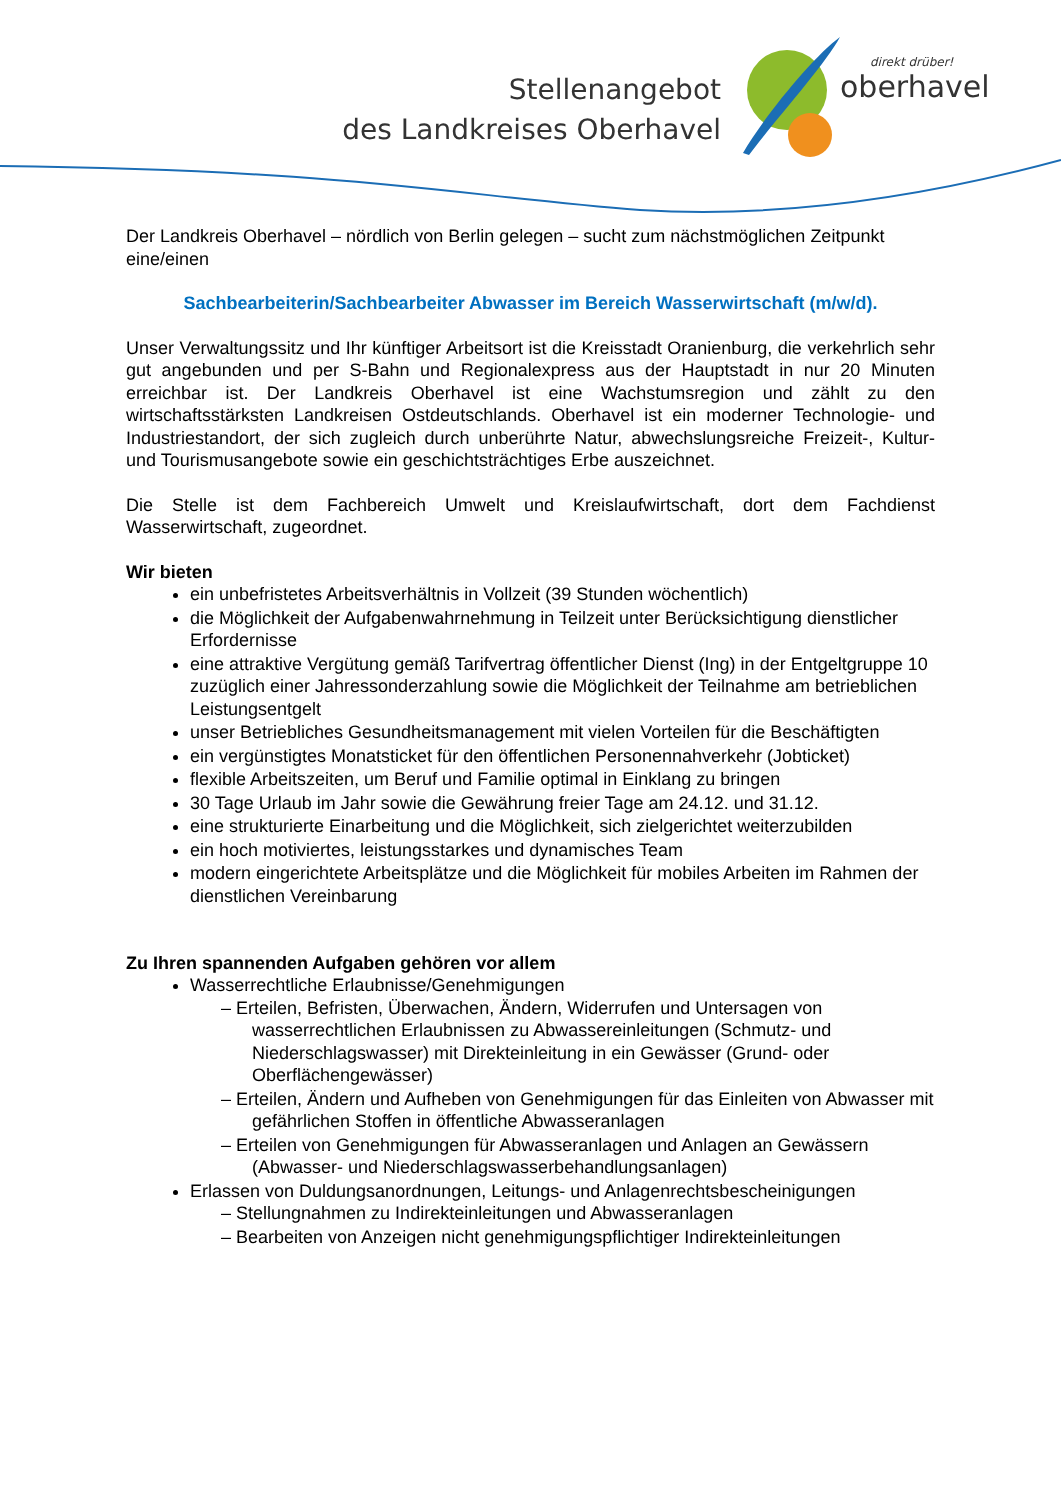Stellenangebot
des Landkreises Oberhavel
direkt drüber!
oberhavel
Der Landkreis Oberhavel – nördlich von Berlin gelegen – sucht zum nächstmöglichen Zeitpunkt eine/einen
Sachbearbeiterin/Sachbearbeiter Abwasser im Bereich Wasserwirtschaft (m/w/d).
Unser Verwaltungssitz und Ihr künftiger Arbeitsort ist die Kreisstadt Oranienburg, die verkehrlich sehr gut angebunden und per S-Bahn und Regionalexpress aus der Hauptstadt in nur 20 Minuten erreichbar ist. Der Landkreis Oberhavel ist eine Wachstumsregion und zählt zu den wirtschaftsstärksten Landkreisen Ostdeutschlands. Oberhavel ist ein moderner Technologie- und Industriestandort, der sich zugleich durch unberührte Natur, abwechslungsreiche Freizeit-, Kultur- und Tourismusangebote sowie ein geschichtsträchtiges Erbe auszeichnet.
Die Stelle ist dem Fachbereich Umwelt und Kreislaufwirtschaft, dort dem Fachdienst Wasserwirtschaft, zugeordnet.
Wir bieten
ein unbefristetes Arbeitsverhältnis in Vollzeit (39 Stunden wöchentlich)
die Möglichkeit der Aufgabenwahrnehmung in Teilzeit unter Berücksichtigung dienstlicher Erfordernisse
eine attraktive Vergütung gemäß Tarifvertrag öffentlicher Dienst (Ing) in der Entgeltgruppe 10 zuzüglich einer Jahressonderzahlung sowie die Möglichkeit der Teilnahme am betrieblichen Leistungsentgelt
unser Betriebliches Gesundheitsmanagement mit vielen Vorteilen für die Beschäftigten
ein vergünstigtes Monatsticket für den öffentlichen Personennahverkehr (Jobticket)
flexible Arbeitszeiten, um Beruf und Familie optimal in Einklang zu bringen
30 Tage Urlaub im Jahr sowie die Gewährung freier Tage am 24.12. und 31.12.
eine strukturierte Einarbeitung und die Möglichkeit, sich zielgerichtet weiterzubilden
ein hoch motiviertes, leistungsstarkes und dynamisches Team
modern eingerichtete Arbeitsplätze und die Möglichkeit für mobiles Arbeiten im Rahmen der dienstlichen Vereinbarung
Zu Ihren spannenden Aufgaben gehören vor allem
Wasserrechtliche Erlaubnisse/Genehmigungen
– Erteilen, Befristen, Überwachen, Ändern, Widerrufen und Untersagen von wasserrechtlichen Erlaubnissen zu Abwassereinleitungen (Schmutz- und Niederschlagswasser) mit Direkteinleitung in ein Gewässer (Grund- oder Oberflächengewässer)
– Erteilen, Ändern und Aufheben von Genehmigungen für das Einleiten von Abwasser mit gefährlichen Stoffen in öffentliche Abwasseranlagen
– Erteilen von Genehmigungen für Abwasseranlagen und Anlagen an Gewässern (Abwasser- und Niederschlagswasserbehandlungsanlagen)
Erlassen von Duldungsanordnungen, Leitungs- und Anlagenrechtsbescheinigungen
– Stellungnahmen zu Indirekteinleitungen und Abwasseranlagen
– Bearbeiten von Anzeigen nicht genehmigungspflichtiger Indirekteinleitungen